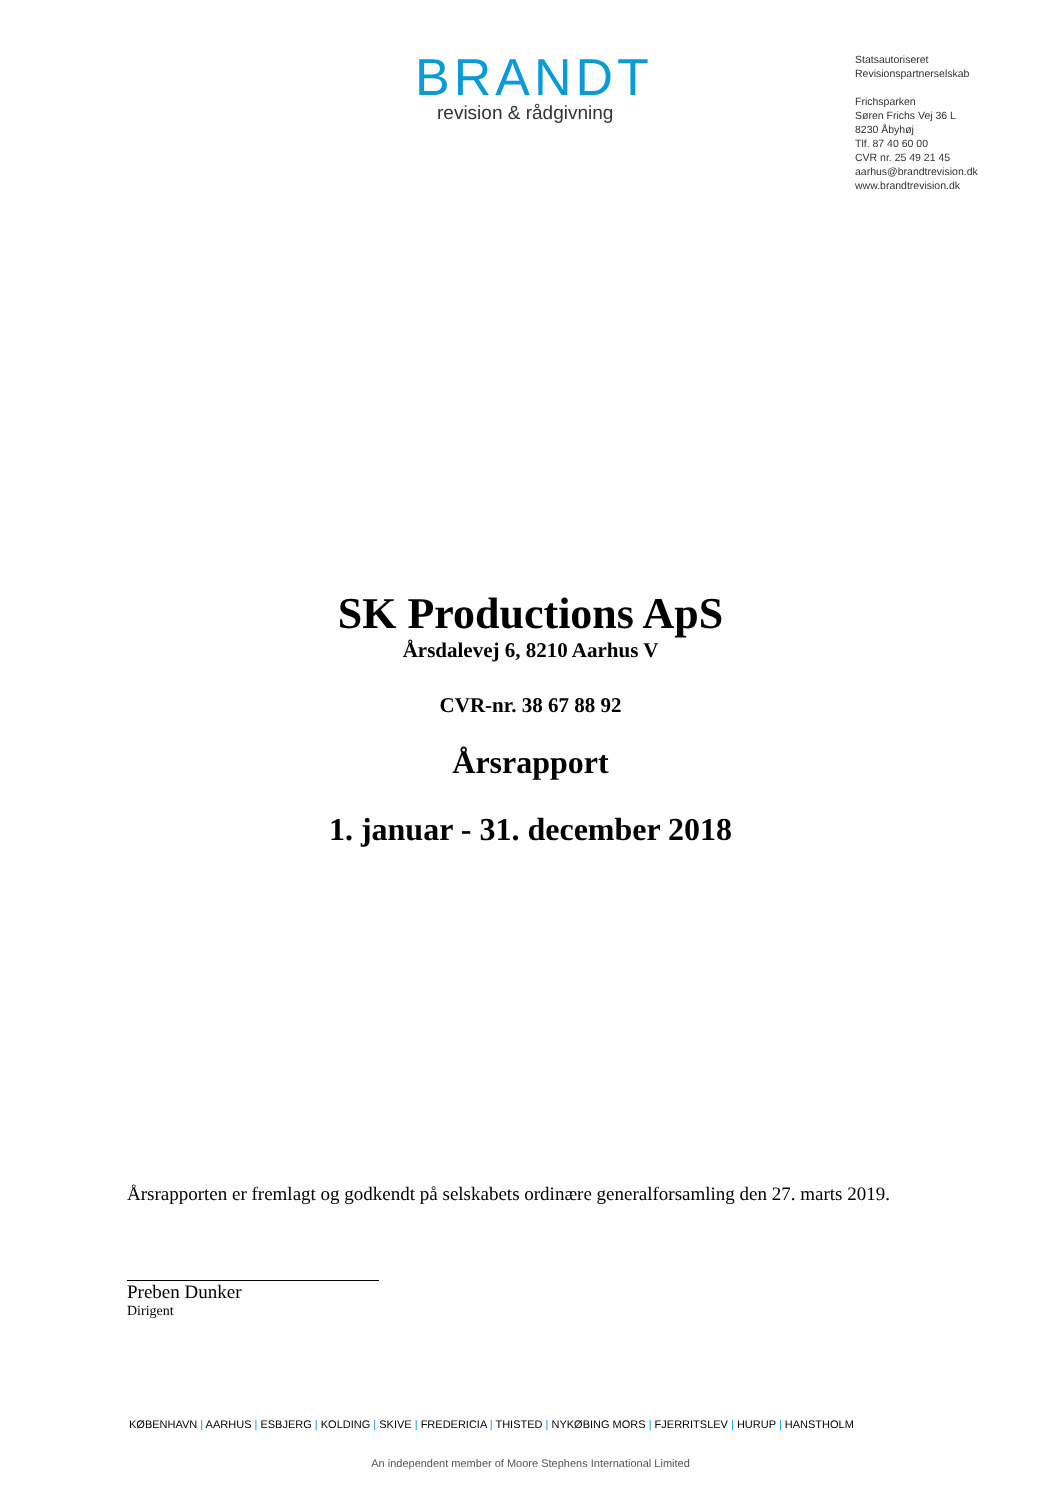BRANDT
revision & rådgivning
Statsautoriseret
Revisionspartnerselskab
Frichsparken
Søren Frichs Vej 36 L
8230 Åbyhøj
Tlf. 87 40 60 00
CVR nr. 25 49 21 45
aarhus@brandtrevision.dk
www.brandtrevision.dk
SK Productions ApS
Årsdalevej 6, 8210 Aarhus V
CVR-nr. 38 67 88 92
Årsrapport
1. januar - 31. december 2018
Årsrapporten er fremlagt og godkendt på selskabets ordinære generalforsamling den 27. marts 2019.
Preben Dunker
Dirigent
KØBENHAVN | AARHUS | ESBJERG | KOLDING | SKIVE | FREDERICIA | THISTED | NYKØBING MORS | FJERRITSLEV | HURUP | HANSTHOLM
An independent member of Moore Stephens International Limited